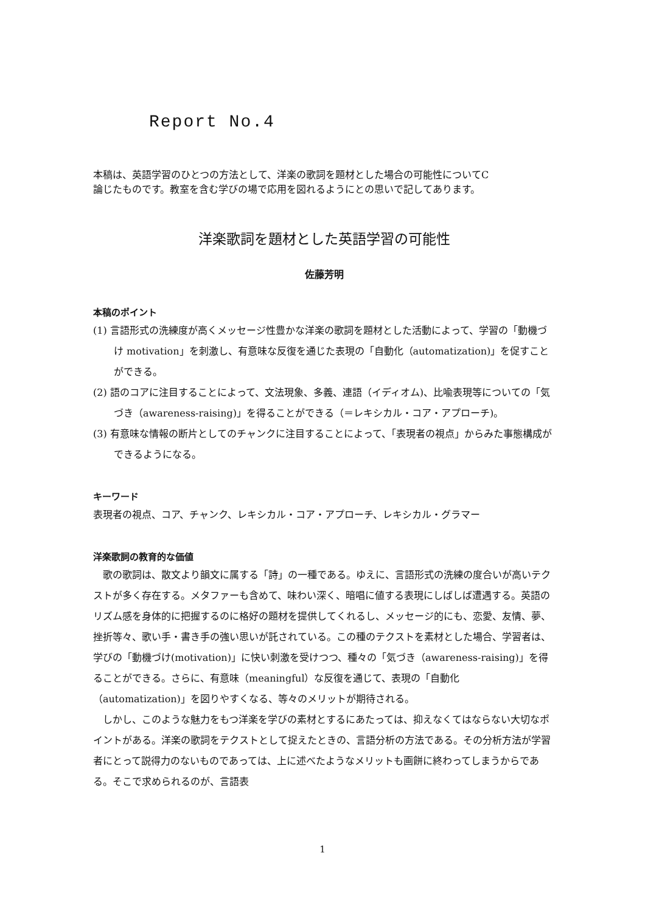Report No.4
本稿は、英語学習のひとつの方法として、洋楽の歌詞を題材とした場合の可能性についてC
論じたものです。教室を含む学びの場で応用を図れるようにとの思いで記してあります。
洋楽歌詞を題材とした英語学習の可能性
佐藤芳明
本稿のポイント
(1) 言語形式の洗練度が高くメッセージ性豊かな洋楽の歌詞を題材とした活動によって、学習の「動機づけ motivation」を刺激し、有意味な反復を通じた表現の「自動化（automatization)」を促すことができる。
(2) 語のコアに注目することによって、文法現象、多義、連語（イディオム)、比喩表現等についての「気づき（awareness-raising)」を得ることができる（＝レキシカル・コア・アプローチ)。
(3) 有意味な情報の断片としてのチャンクに注目することによって、「表現者の視点」からみた事態構成ができるようになる。
キーワード
表現者の視点、コア、チャンク、レキシカル・コア・アプローチ、レキシカル・グラマー
洋楽歌詞の教育的な価値
歌の歌詞は、散文より韻文に属する「詩」の一種である。ゆえに、言語形式の洗練の度合いが高いテクストが多く存在する。メタファーも含めて、味わい深く、暗唱に値する表現にしばしば遭遇する。英語のリズム感を身体的に把握するのに格好の題材を提供してくれるし、メッセージ的にも、恋愛、友情、夢、挫折等々、歌い手・書き手の強い思いが託されている。この種のテクストを素材とした場合、学習者は、学びの「動機づけ(motivation)」に快い刺激を受けつつ、種々の「気づき（awareness-raising)」を得ることができる。さらに、有意味（meaningful）な反復を通じて、表現の「自動化（automatization)」を図りやすくなる、等々のメリットが期待される。
しかし、このような魅力をもつ洋楽を学びの素材とするにあたっては、抑えなくてはならない大切なポイントがある。洋楽の歌詞をテクストとして捉えたときの、言語分析の方法である。その分析方法が学習者にとって説得力のないものであっては、上に述べたようなメリットも画餅に終わってしまうからである。そこで求められるのが、言語表
1